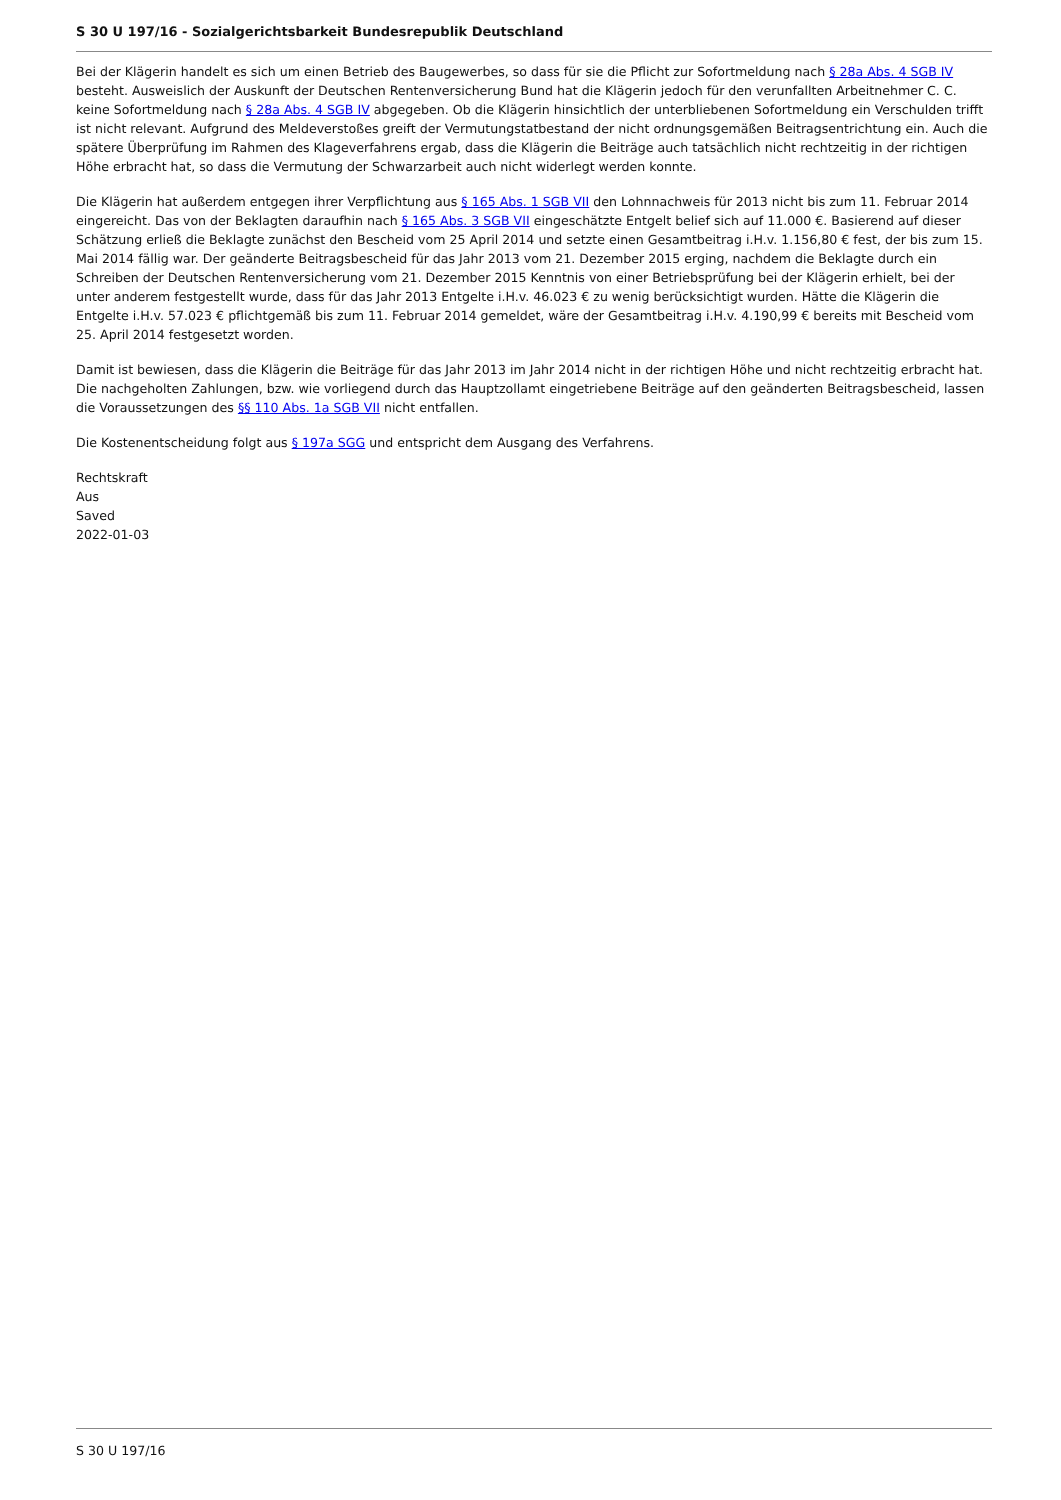S 30 U 197/16 - Sozialgerichtsbarkeit Bundesrepublik Deutschland
Bei der Klägerin handelt es sich um einen Betrieb des Baugewerbes, so dass für sie die Pflicht zur Sofortmeldung nach § 28a Abs. 4 SGB IV besteht. Ausweislich der Auskunft der Deutschen Rentenversicherung Bund hat die Klägerin jedoch für den verunfallten Arbeitnehmer C. C. keine Sofortmeldung nach § 28a Abs. 4 SGB IV abgegeben. Ob die Klägerin hinsichtlich der unterbliebenen Sofortmeldung ein Verschulden trifft ist nicht relevant. Aufgrund des Meldeverstoßes greift der Vermutungstatbestand der nicht ordnungsgemäßen Beitragsentrichtung ein. Auch die spätere Überprüfung im Rahmen des Klageverfahrens ergab, dass die Klägerin die Beiträge auch tatsächlich nicht rechtzeitig in der richtigen Höhe erbracht hat, so dass die Vermutung der Schwarzarbeit auch nicht widerlegt werden konnte.
Die Klägerin hat außerdem entgegen ihrer Verpflichtung aus § 165 Abs. 1 SGB VII den Lohnnachweis für 2013 nicht bis zum 11. Februar 2014 eingereicht. Das von der Beklagten daraufhin nach § 165 Abs. 3 SGB VII eingeschätzte Entgelt belief sich auf 11.000 €. Basierend auf dieser Schätzung erließ die Beklagte zunächst den Bescheid vom 25 April 2014 und setzte einen Gesamtbeitrag i.H.v. 1.156,80 € fest, der bis zum 15. Mai 2014 fällig war. Der geänderte Beitragsbescheid für das Jahr 2013 vom 21. Dezember 2015 erging, nachdem die Beklagte durch ein Schreiben der Deutschen Rentenversicherung vom 21. Dezember 2015 Kenntnis von einer Betriebsprüfung bei der Klägerin erhielt, bei der unter anderem festgestellt wurde, dass für das Jahr 2013 Entgelte i.H.v. 46.023 € zu wenig berücksichtigt wurden. Hätte die Klägerin die Entgelte i.H.v. 57.023 € pflichtgemäß bis zum 11. Februar 2014 gemeldet, wäre der Gesamtbeitrag i.H.v. 4.190,99 € bereits mit Bescheid vom 25. April 2014 festgesetzt worden.
Damit ist bewiesen, dass die Klägerin die Beiträge für das Jahr 2013 im Jahr 2014 nicht in der richtigen Höhe und nicht rechtzeitig erbracht hat. Die nachgeholten Zahlungen, bzw. wie vorliegend durch das Hauptzollamt eingetriebene Beiträge auf den geänderten Beitragsbescheid, lassen die Voraussetzungen des §§ 110 Abs. 1a SGB VII nicht entfallen.
Die Kostenentscheidung folgt aus § 197a SGG und entspricht dem Ausgang des Verfahrens.
Rechtskraft
Aus
Saved
2022-01-03
S 30 U 197/16